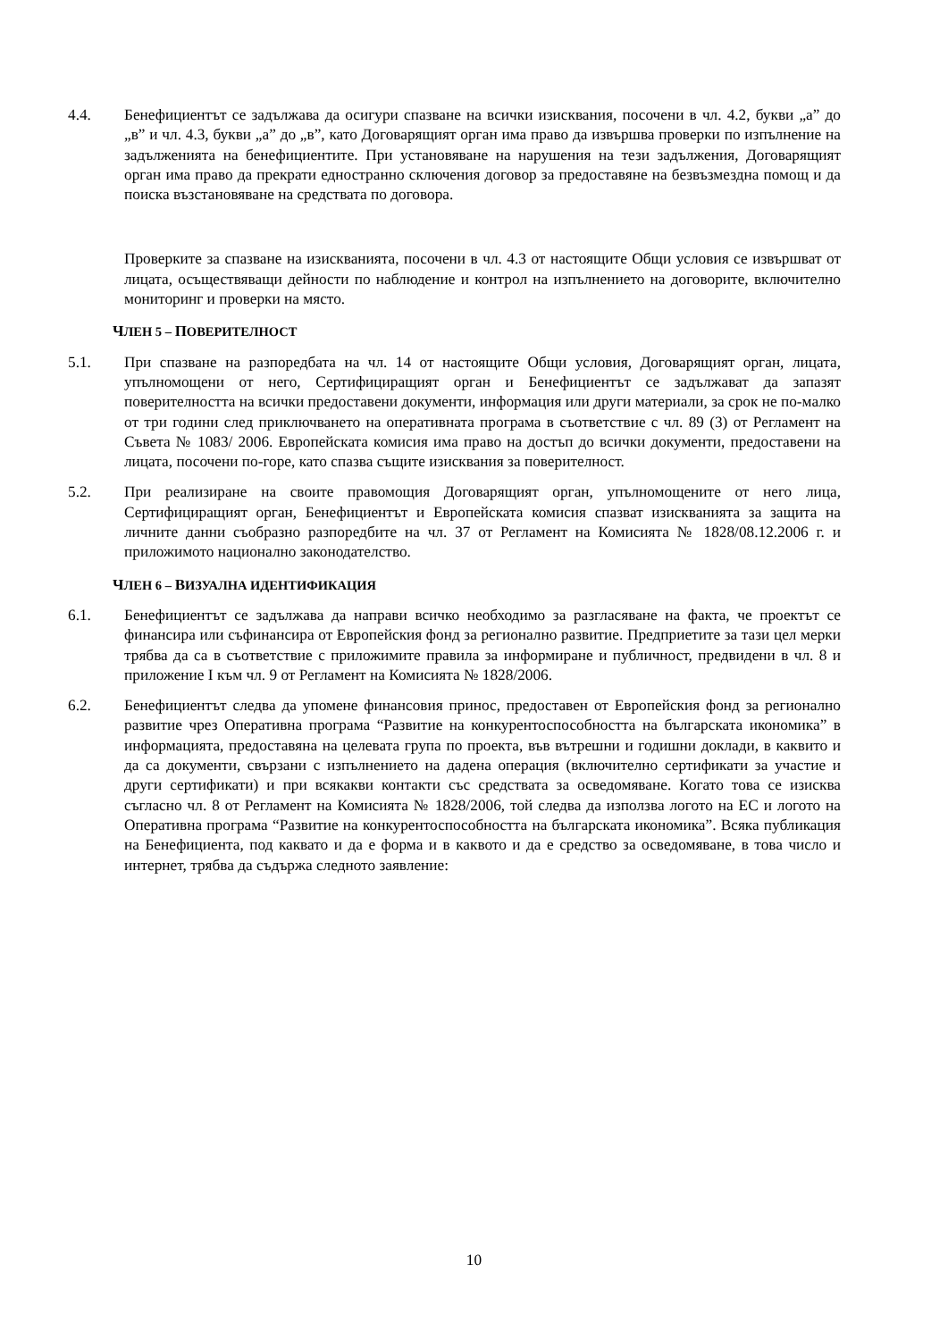4.4. Бенефициентът се задължава да осигури спазване на всички изисквания, посочени в чл. 4.2, букви „а” до „в” и чл. 4.3, букви „а” до „в”, като Договарящият орган има право да извършва проверки по изпълнение на задълженията на бенефициентите. При установяване на нарушения на тези задължения, Договарящият орган има право да прекрати едностранно сключения договор за предоставяне на безвъзмездна помощ и да поиска възстановяване на средствата по договора.
Проверките за спазване на изискванията, посочени в чл. 4.3 от настоящите Общи условия се извършват от лицата, осъществяващи дейности по наблюдение и контрол на изпълнението на договорите, включително мониторинг и проверки на място.
ЧЛЕН 5 – ПОВЕРИТЕЛНОСТ
5.1. При спазване на разпоредбата на чл. 14 от настоящите Общи условия, Договарящият орган, лицата, упълномощени от него, Сертифициращият орган и Бенефициентът се задължават да запазят поверителността на всички предоставени документи, информация или други материали, за срок не по-малко от три години след приключването на оперативната програма в съответствие с чл. 89 (3) от Регламент на Съвета № 1083/ 2006. Европейската комисия има право на достъп до всички документи, предоставени на лицата, посочени по-горе, като спазва същите изисквания за поверителност.
5.2. При реализиране на своите правомощия Договарящият орган, упълномощените от него лица, Сертифициращият орган, Бенефициентът и Европейската комисия спазват изискванията за защита на личните данни съобразно разпоредбите на чл. 37 от Регламент на Комисията № 1828/08.12.2006 г. и приложимото национално законодателство.
ЧЛЕН 6 – ВИЗУАЛНА ИДЕНТИФИКАЦИЯ
6.1. Бенефициентът се задължава да направи всичко необходимо за разгласяване на факта, че проектът се финансира или съфинансира от Европейския фонд за регионално развитие. Предприетите за тази цел мерки трябва да са в съответствие с приложимите правила за информиране и публичност, предвидени в чл. 8 и приложение I към чл. 9 от Регламент на Комисията № 1828/2006.
6.2. Бенефициентът следва да упомене финансовия принос, предоставен от Европейския фонд за регионално развитие чрез Оперативна програма “Развитие на конкурентоспособността на българската икономика” в информацията, предоставяна на целевата група по проекта, във вътрешни и годишни доклади, в каквито и да са документи, свързани с изпълнението на дадена операция (включително сертификати за участие и други сертификати) и при всякакви контакти със средствата за осведомяване. Когато това се изисква съгласно чл. 8 от Регламент на Комисията № 1828/2006, той следва да използва логото на ЕС и логото на Оперативна програма “Развитие на конкурентоспособността на българската икономика”. Всяка публикация на Бенефициента, под каквато и да е форма и в каквото и да е средство за осведомяване, в това число и интернет, трябва да съдържа следното заявление:
10